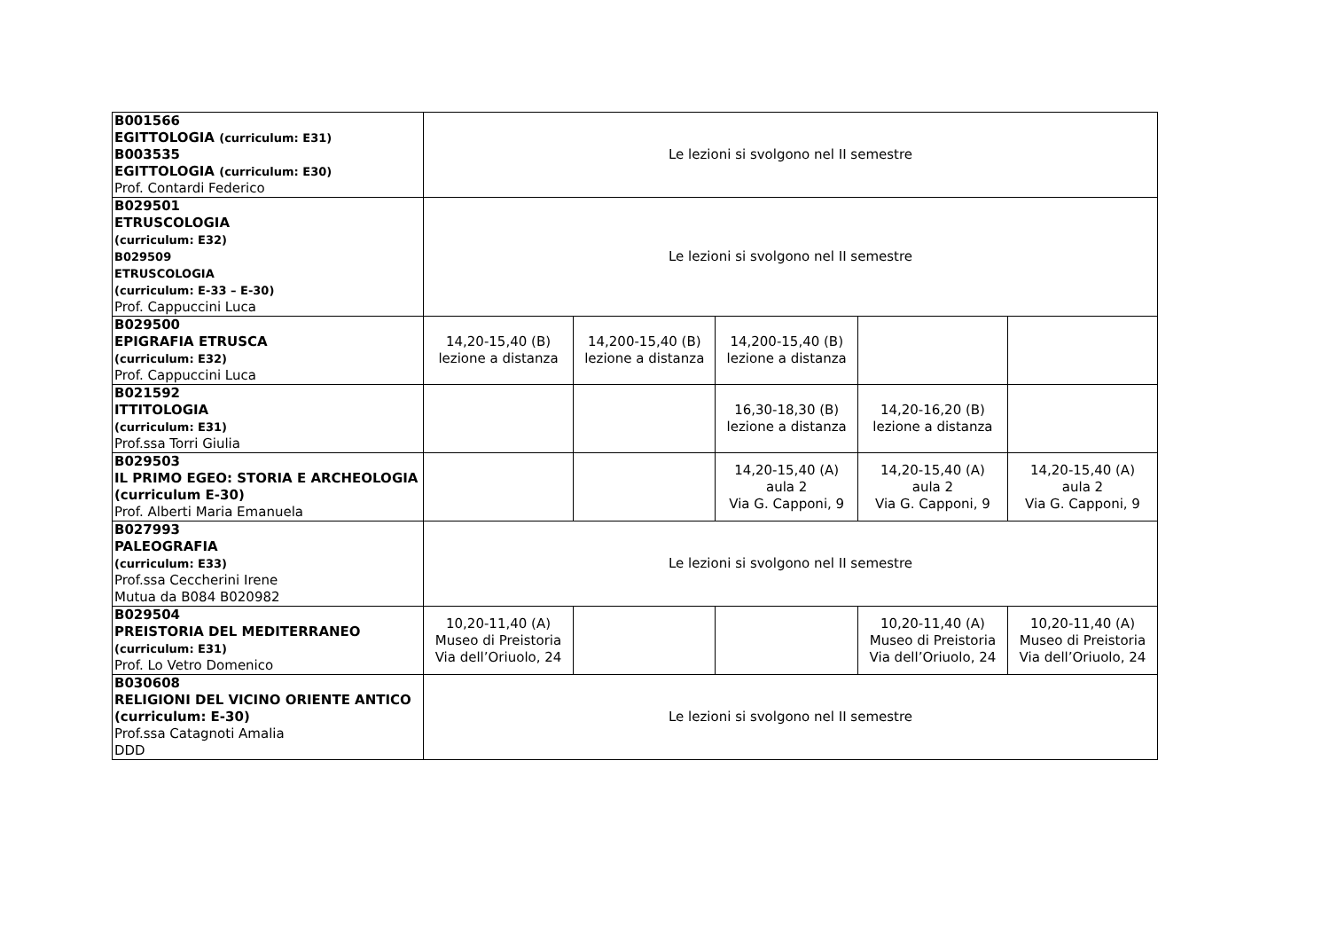| B001566 EGITTOLOGIA (curriculum: E31) B003535 EGITTOLOGIA (curriculum: E30) Prof. Contardi Federico | Le lezioni si svolgono nel II semestre | | | | |
| B029501 ETRUSCOLOGIA (curriculum: E32) B029509 ETRUSCOLOGIA (curriculum: E-33 – E-30) Prof. Cappuccini Luca | Le lezioni si svolgono nel II semestre | | | | |
| B029500 EPIGRAFIA ETRUSCA (curriculum: E32) Prof. Cappuccini Luca | 14,20-15,40 (B) lezione a distanza | 14,200-15,40 (B) lezione a distanza | 14,200-15,40 (B) lezione a distanza | | |
| B021592 ITTITOLOGIA (curriculum: E31) Prof.ssa Torri Giulia | | | 16,30-18,30 (B) lezione a distanza | 14,20-16,20 (B) lezione a distanza | |
| B029503 IL PRIMO EGEO: STORIA E ARCHEOLOGIA (curriculum E-30) Prof. Alberti Maria Emanuela | | | 14,20-15,40 (A) aula 2 Via G. Capponi, 9 | 14,20-15,40 (A) aula 2 Via G. Capponi, 9 | 14,20-15,40 (A) aula 2 Via G. Capponi, 9 |
| B027993 PALEOGRAFIA (curriculum: E33) Prof.ssa Ceccherini Irene Mutua da B084 B020982 | Le lezioni si svolgono nel II semestre | | | | |
| B029504 PREISTORIA DEL MEDITERRANEO (curriculum: E31) Prof. Lo Vetro Domenico | 10,20-11,40 (A) Museo di Preistoria Via dell’Oriuolo, 24 | | | 10,20-11,40 (A) Museo di Preistoria Via dell’Oriuolo, 24 | 10,20-11,40 (A) Museo di Preistoria Via dell’Oriuolo, 24 |
| B030608 RELIGIONI DEL VICINO ORIENTE ANTICO (curriculum: E-30) Prof.ssa Catagnoti Amalia DDD | Le lezioni si svolgono nel II semestre | | | | |